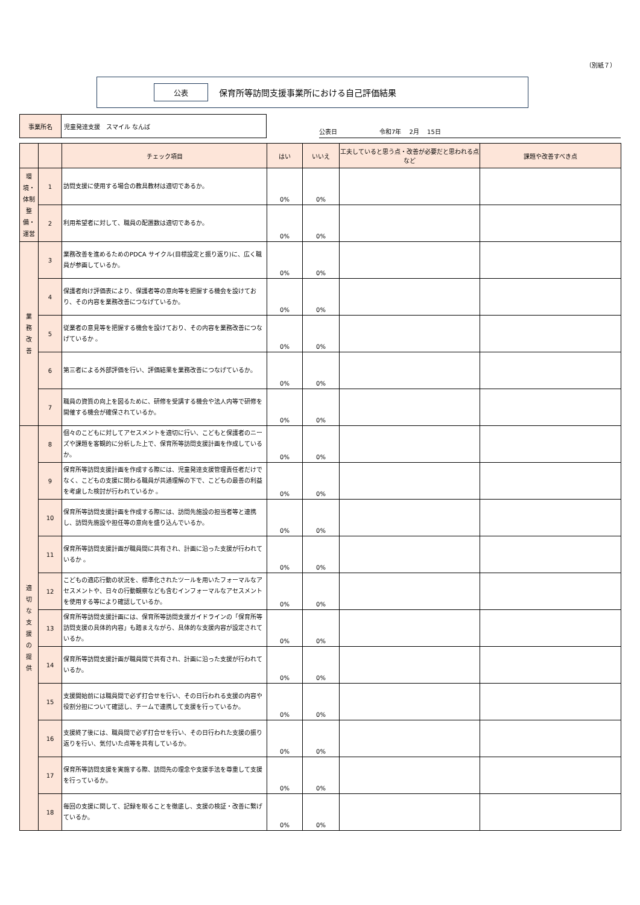（別紙７）
公表
保育所等訪問支援事業所における自己評価結果
| 事業所名 | 児童発達支援 スマイル なんば |
公表日 令和7年　 2月　 15日
| | | チェック項目 | はい | いいえ | 工夫していると思う点・改善が必要だと思われる点など | 課題や改善すべき点 |
| --- | --- | --- | --- | --- | --- | --- |
| 環境・体制整備・運営 | 1 | 訪問支援に使用する場合の教具教材は適切であるか。 | 0% | 0% | | |
| | 2 | 利用希望者に対して、職員の配置数は適切であるか。 | 0% | 0% | | |
| 業 務 改 善 | 3 | 業務改善を進めるためのPDCA サイクル(目標設定と振り返り)に、広く職員が参画しているか。 | 0% | 0% | | |
| | 4 | 保護者向け評価表により、保護者等の意向等を把握する機会を設けており、その内容を業務改善につなげているか。 | 0% | 0% | | |
| | 5 | 従業者の意見等を把握する機会を設けており、その内容を業務改善につなげているか 。 | 0% | 0% | | |
| | 6 | 第三者による外部評価を行い、評価結果を業務改善につなげているか。 | 0% | 0% | | |
| | 7 | 職員の資質の向上を図るために、研修を受講する機会や法人内等で研修を開催する機会が確保されているか。 | 0% | 0% | | |
| 適 切 な 支 援 の 提 供 | 8 | 個々のこどもに対してアセスメントを適切に行い、こどもと保護者のニーズや課題を客観的に分析した上で、保育所等訪問支援計画を作成しているか。 | 0% | 0% | | |
| | 9 | 保育所等訪問支援計画を作成する際には、児童発達支援管理責任者だけでなく、こどもの支援に関わる職員が共通理解の下で、こどもの最善の利益を考慮した検討が行われているか 。 | 0% | 0% | | |
| | 10 | 保育所等訪問支援計画を作成する際には、訪問先施設の担当者等と連携し、訪問先施設や担任等の意向を盛り込んでいるか。 | 0% | 0% | | |
| | 11 | 保育所等訪問支援計画が職員間に共有され、計画に沿った支援が行われているか 。 | 0% | 0% | | |
| | 12 | こどもの適応行動の状況を、標準化されたツールを用いたフォーマルなアセスメントや、日々の行動観察なども含むインフォーマルなアセスメントを使用する等により確認しているか。 | 0% | 0% | | |
| | 13 | 保育所等訪問支援計画には、保育所等訪問支援ガイドラインの「保育所等訪問支援の具体的内容」も踏まえながら、具体的な支援内容が設定されているか。 | 0% | 0% | | |
| | 14 | 保育所等訪問支援計画が職員間で共有され、計画に沿った支援が行われているか。 | 0% | 0% | | |
| | 15 | 支援開始前には職員間で必ず打合せを行い、その日行われる支援の内容や役割分担について確認し、チームで連携して支援を行っているか。 | 0% | 0% | | |
| | 16 | 支援終了後には、職員間で必ず打合せを行い、その日行われた支援の振り返りを行い、気付いた点等を共有しているか。 | 0% | 0% | | |
| | 17 | 保育所等訪問支援を実施する際、訪問先の理念や支援手法を尊重して支援を行っているか。 | 0% | 0% | | |
| | 18 | 毎回の支援に関して、記録を取ることを徹底し、支援の検証・改善に繋げているか。 | 0% | 0% | | |